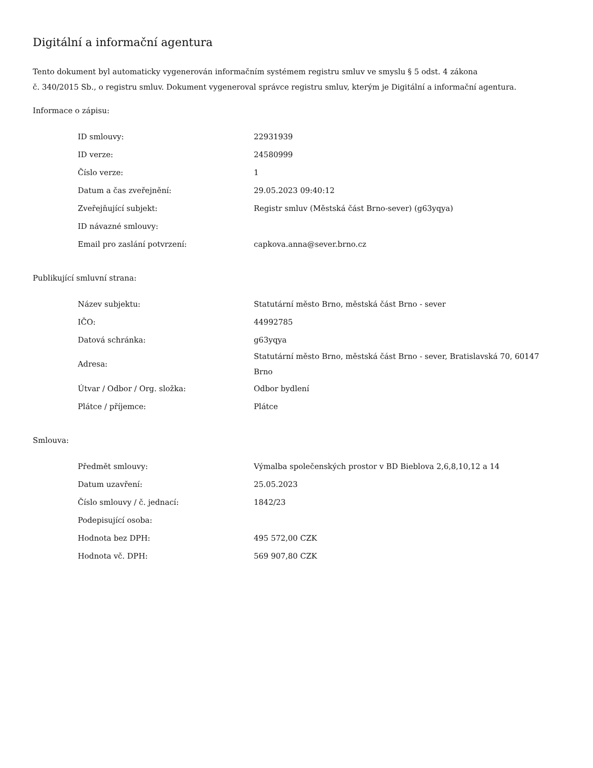Digitální a informační agentura
Tento dokument byl automaticky vygenerován informačním systémem registru smluv ve smyslu § 5 odst. 4 zákona
č. 340/2015 Sb., o registru smluv. Dokument vygeneroval správce registru smluv, kterým je Digitální a informační agentura.
Informace o zápisu:
| ID smlouvy: | 22931939 |
| ID verze: | 24580999 |
| Číslo verze: | 1 |
| Datum a čas zveřejnění: | 29.05.2023 09:40:12 |
| Zveřejňující subjekt: | Registr smluv (Městská část Brno-sever) (g63yqya) |
| ID návazné smlouvy: | |
| Email pro zaslání potvrzení: | capkova.anna@sever.brno.cz |
Publikující smluvní strana:
| Název subjektu: | Statutární město Brno, městská část Brno - sever |
| IČO: | 44992785 |
| Datová schránka: | g63yqya |
| Adresa: | Statutární město Brno, městská část Brno - sever, Bratislavská 70, 60147 Brno |
| Útvar / Odbor / Org. složka: | Odbor bydlení |
| Plátce / příjemce: | Plátce |
Smlouva:
| Předmět smlouvy: | Výmalba společenských prostor v BD Bieblova 2,6,8,10,12 a 14 |
| Datum uzavření: | 25.05.2023 |
| Číslo smlouvy / č. jednací: | 1842/23 |
| Podepisující osoba: | |
| Hodnota bez DPH: | 495 572,00 CZK |
| Hodnota vč. DPH: | 569 907,80 CZK |